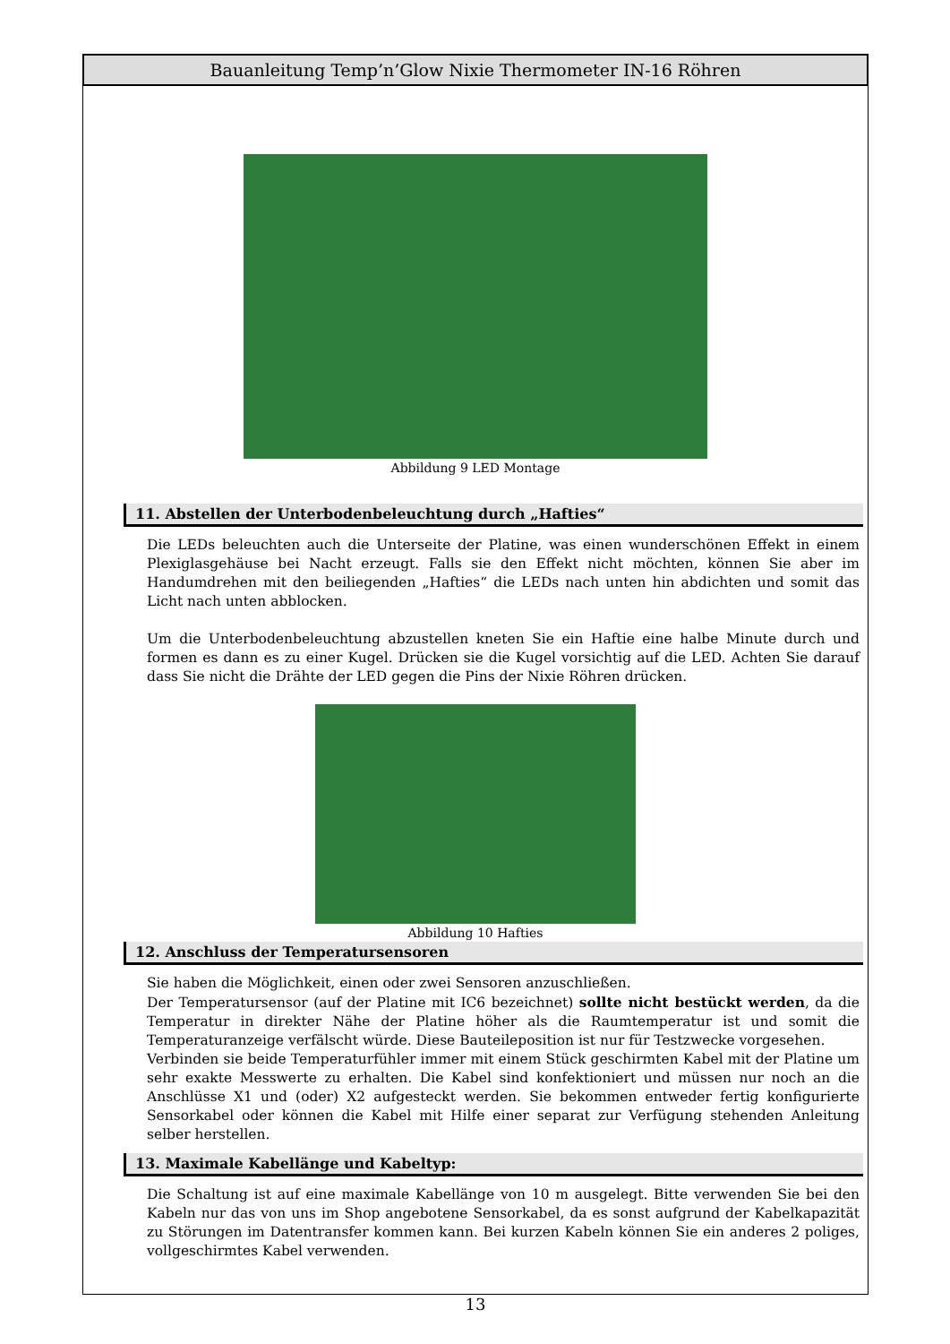Bauanleitung Temp’n’Glow Nixie Thermometer IN-16 Röhren
Abbildung 9 LED Montage
11. Abstellen der Unterbodenbeleuchtung durch „Hafties“
Die LEDs beleuchten auch die Unterseite der Platine, was einen wunderschönen Effekt in einem Plexiglasgehäuse bei Nacht erzeugt. Falls sie den Effekt nicht möchten, können Sie aber im Handumdrehen mit den beiliegenden „Hafties“ die LEDs nach unten hin abdichten und somit das Licht nach unten abblocken.
Um die Unterbodenbeleuchtung abzustellen kneten Sie ein Haftie eine halbe Minute durch und formen es dann es zu einer Kugel. Drücken sie die Kugel vorsichtig auf die LED. Achten Sie darauf dass Sie nicht die Drähte der LED gegen die Pins der Nixie Röhren drücken.
Abbildung 10 Hafties
12. Anschluss der Temperatursensoren
Sie haben die Möglichkeit, einen oder zwei Sensoren anzuschließen.
Der Temperatursensor (auf der Platine mit IC6 bezeichnet) sollte nicht bestückt werden, da die Temperatur in direkter Nähe der Platine höher als die Raumtemperatur ist und somit die Temperaturanzeige verfälscht würde. Diese Bauteileposition ist nur für Testzwecke vorgesehen.
Verbinden sie beide Temperaturfühler immer mit einem Stück geschirmten Kabel mit der Platine um sehr exakte Messwerte zu erhalten. Die Kabel sind konfektioniert und müssen nur noch an die Anschlüsse X1 und (oder) X2 aufgesteckt werden. Sie bekommen entweder fertig konfigurierte Sensorkabel oder können die Kabel mit Hilfe einer separat zur Verfügung stehenden Anleitung selber herstellen.
13. Maximale Kabellänge und Kabeltyp:
Die Schaltung ist auf eine maximale Kabellänge von 10 m ausgelegt. Bitte verwenden Sie bei den Kabeln nur das von uns im Shop angebotene Sensorkabel, da es sonst aufgrund der Kabelkapazität zu Störungen im Datentransfer kommen kann. Bei kurzen Kabeln können Sie ein anderes 2 poliges, vollgeschirmtes Kabel verwenden.
13